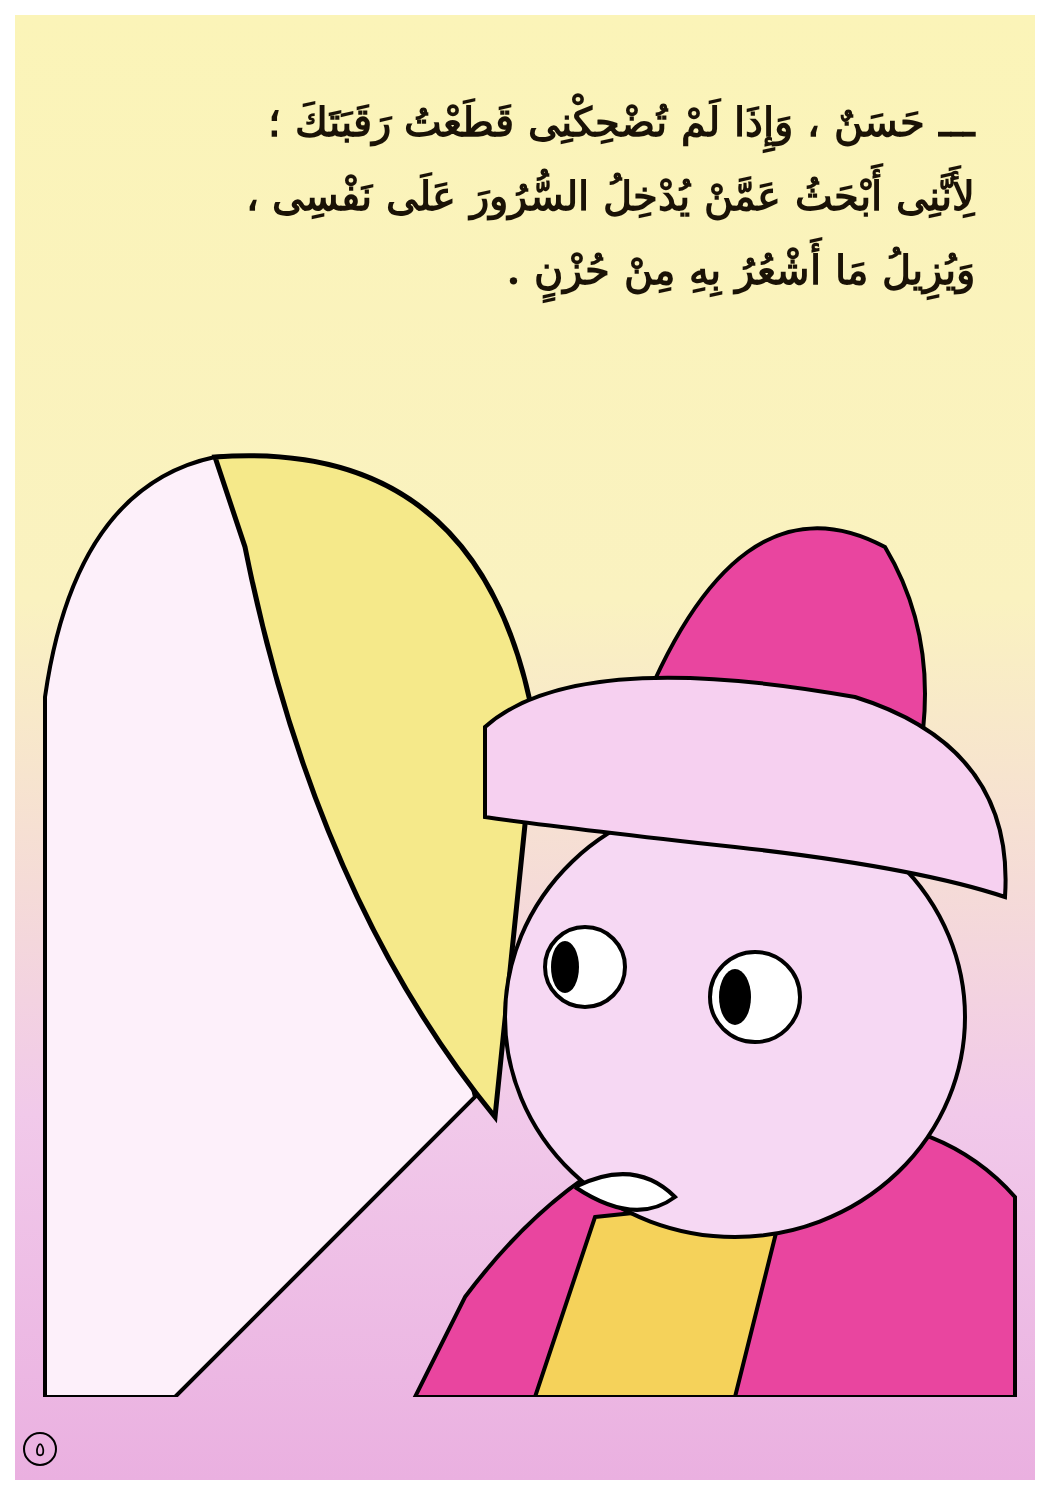ـــ حَسَنٌ ، وَإِذَا لَمْ تُضْحِكْنِى قَطَعْتُ رَقَبَتَكَ ؛
لِأَنَّنِى أَبْحَثُ عَمَّنْ يُدْخِلُ السُّرُورَ عَلَى نَفْسِى ،
وَيُزِيلُ مَا أَشْعُرُ بِهِ مِنْ حُزْنٍ .
٥